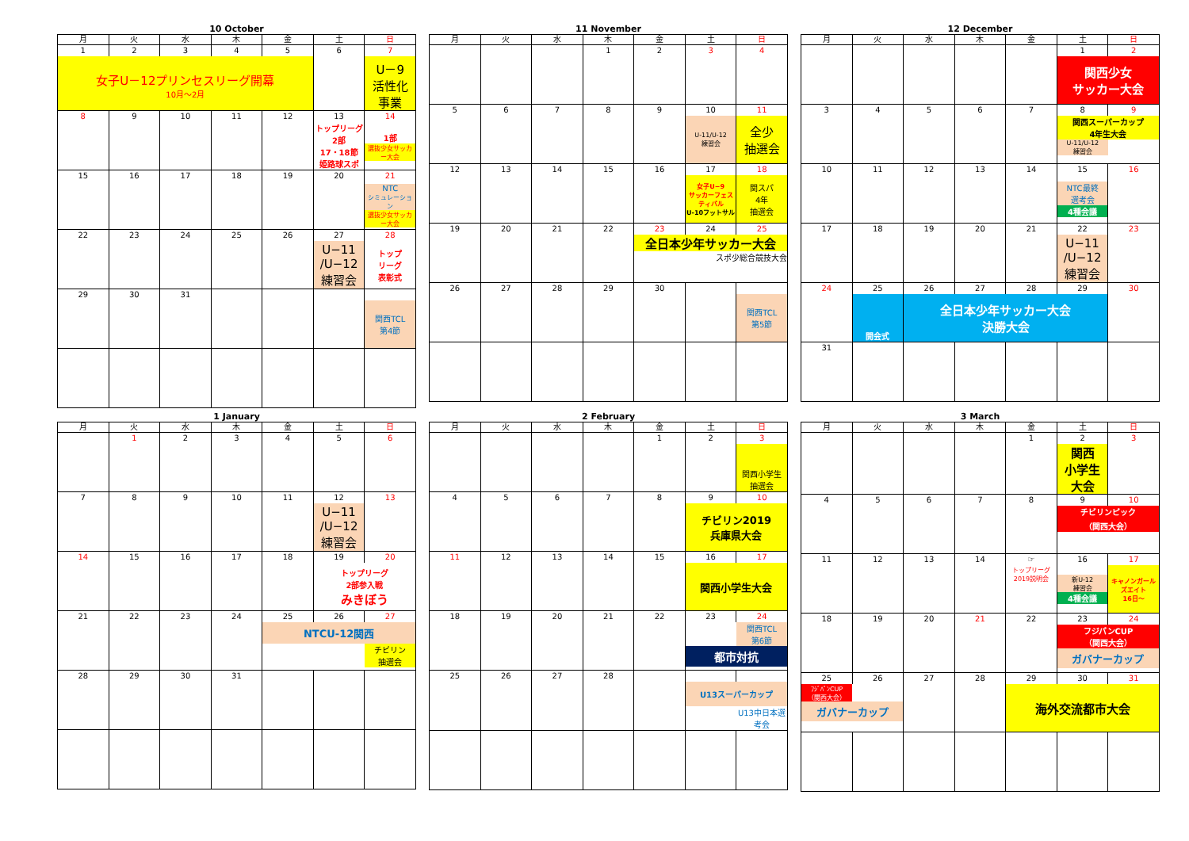10 October
| 月 | 火 | 水 | 木 | 金 | 土 | 日 |
| --- | --- | --- | --- | --- | --- | --- |
| 1 | 2 | 3 | 4 | 5 | 6 | 7 |
| 女子U－12プリンセスリーグ開幕 10月～2月 | | | | | | U－9 活性化 事業 |
| 8 | 9 | 10 | 11 | 12 | 13 | 14 |
| | | | | | トップリーグ 2部 17・18節 姫路球スポ | 1部 選抜少女サッカー大会 |
| 15 | 16 | 17 | 18 | 19 | 20 | 21 |
| | | | | | | NTC シミュレーション 選抜少女サッカー大会 |
| 22 | 23 | 24 | 25 | 26 | 27 | 28 |
| | | | | | U−11 /U−12 練習会 | トップ リーグ 表彰式 |
| 29 | 30 | 31 | | | | |
| | | | | | | 関西TCL 第4節 |
11 November
| 月 | 火 | 水 | 木 | 金 | 土 | 日 |
| --- | --- | --- | --- | --- | --- | --- |
| | | | 1 | 2 | 3 | 4 |
| 5 | 6 | 7 | 8 | 9 | 10 | 11 |
| | | | | | U-11/U-12 練習会 | 全少 抽選会 |
| 12 | 13 | 14 | 15 | 16 | 17 | 18 |
| | | | | | 女子U−9 サッカーフェスティバル U-10フットサル | 関スパ 4年 抽選会 |
| 19 | 20 | 21 | 22 | 23 | 24 | 25 |
| | | | | 全日本少年サッカー大会 スポ少総合競技大会 | | |
| 26 | 27 | 28 | 29 | 30 | | |
| | | | | | | 関西TCL 第5節 |
12 December
| 月 | 火 | 水 | 木 | 金 | 土 | 日 |
| --- | --- | --- | --- | --- | --- | --- |
| | | | | | 1 | 2 |
| | | | | | 関西少女 サッカー大会 | |
| 3 | 4 | 5 | 6 | 7 | 8 | 9 |
| | | | | | 関西スーパーカップ 4年生大会 U-11/U-12 練習会 | |
| 10 | 11 | 12 | 13 | 14 | 15 | 16 |
| | | | | | NTC最終 選考会 4種会議 | |
| 17 | 18 | 19 | 20 | 21 | 22 | 23 |
| | | | | | U−11 /U−12 練習会 | |
| 24 | 25 | 26 | 27 | 28 | 29 | 30 |
| | 開会式 | 全日本少年サッカー大会 決勝大会 | | | | |
| 31 | | | | | | |
1 January
| 月 | 火 | 水 | 木 | 金 | 土 | 日 |
| --- | --- | --- | --- | --- | --- | --- |
| | 1 | 2 | 3 | 4 | 5 | 6 |
| 7 | 8 | 9 | 10 | 11 | 12 | 13 |
| | | | | | U−11 /U−12 練習会 | |
| 14 | 15 | 16 | 17 | 18 | 19 | 20 |
| | | | | | トップリーグ 2部参入戦 みきぼう | |
| 21 | 22 | 23 | 24 | 25 | 26 | 27 |
| | | | | NTCU-12関西 チビリン 抽選会 | | |
| 28 | 29 | 30 | 31 | | | |
2 February
| 月 | 火 | 水 | 木 | 金 | 土 | 日 |
| --- | --- | --- | --- | --- | --- | --- |
| | | | | 1 | 2 | 3 |
| | | | | | | 関西小学生 抽選会 |
| 4 | 5 | 6 | 7 | 8 | 9 | 10 |
| | | | | | チビリン2019 兵庫県大会 | |
| 11 | 12 | 13 | 14 | 15 | 16 | 17 |
| | | | | | 関西小学生大会 | |
| 18 | 19 | 20 | 21 | 22 | 23 | 24 |
| | | | | | 関西TCL 第6節 都市対抗 | |
| 25 | 26 | 27 | 28 | | | |
| | | | | | U13スーパーカップ U13中日本選考会 | |
3 March
| 月 | 火 | 水 | 木 | 金 | 土 | 日 |
| --- | --- | --- | --- | --- | --- | --- |
| | | | | 1 | 2 | 3 |
| | | | | | 関西 小学生 大会 | |
| 4 | 5 | 6 | 7 | 8 | 9 | 10 |
| | | | | | チビリンピック （関西大会） | |
| 11 | 12 | 13 | 14 | ☞ | 16 | 17 |
| | | | | トップリーグ 2019説明会 | 新U-12 練習会 4種会議 | キャノンガールズエイト 16日～ |
| 18 | 19 | 20 | 21 | 22 | 23 | 24 |
| | | | | | フジパンCUP （関西大会） ガバナーカップ | |
| 25 | 26 | 27 | 28 | 29 | 30 | 31 |
| ﾌｼﾞﾊﾟﾝCUP （関西大会） ガバナーカップ | | | | 海外交流都市大会 | | |